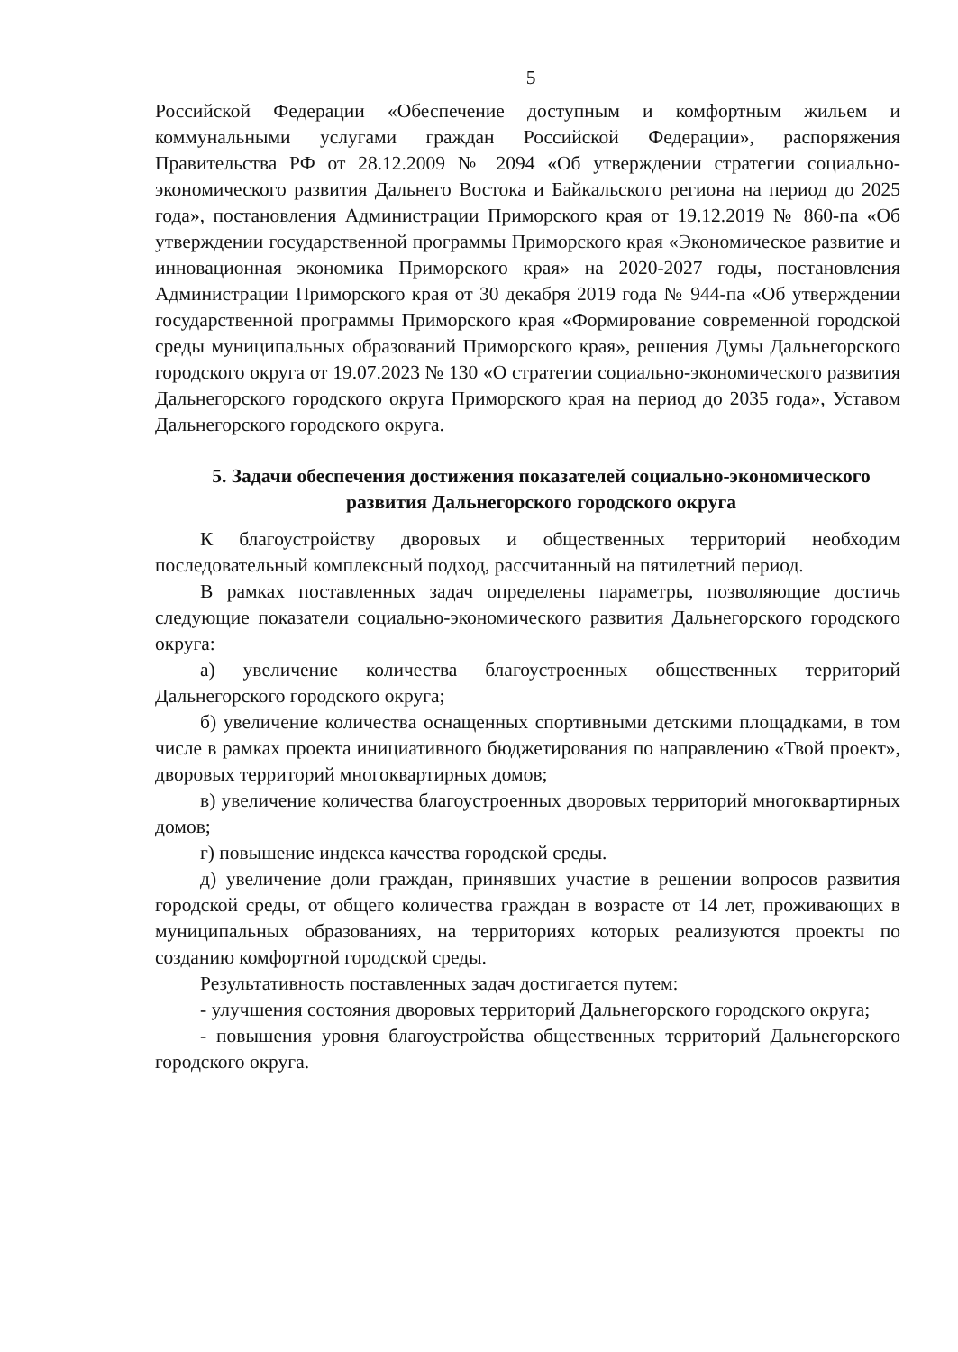5
Российской Федерации «Обеспечение доступным и комфортным жильем и коммунальными услугами граждан Российской Федерации», распоряжения Правительства РФ от 28.12.2009 № 2094 «Об утверждении стратегии социально-экономического развития Дальнего Востока и Байкальского региона на период до 2025 года», постановления Администрации Приморского края от 19.12.2019 № 860-па «Об утверждении государственной программы Приморского края «Экономическое развитие и инновационная экономика Приморского края» на 2020-2027 годы, постановления Администрации Приморского края от 30 декабря 2019 года № 944-па «Об утверждении государственной программы Приморского края «Формирование современной городской среды муниципальных образований Приморского края», решения Думы Дальнегорского городского округа от 19.07.2023 № 130 «О стратегии социально-экономического развития Дальнегорского городского округа Приморского края на период до 2035 года», Уставом Дальнегорского городского округа.
5. Задачи обеспечения достижения показателей социально-экономического развития Дальнегорского городского округа
К благоустройству дворовых и общественных территорий необходим последовательный комплексный подход, рассчитанный на пятилетний период.
В рамках поставленных задач определены параметры, позволяющие достичь следующие показатели социально-экономического развития Дальнегорского городского округа:
а) увеличение количества благоустроенных общественных территорий Дальнегорского городского округа;
б) увеличение количества оснащенных спортивными детскими площадками, в том числе в рамках проекта инициативного бюджетирования по направлению «Твой проект», дворовых территорий многоквартирных домов;
в) увеличение количества благоустроенных дворовых территорий многоквартирных домов;
г) повышение индекса качества городской среды.
д) увеличение доли граждан, принявших участие в решении вопросов развития городской среды, от общего количества граждан в возрасте от 14 лет, проживающих в муниципальных образованиях, на территориях которых реализуются проекты по созданию комфортной городской среды.
Результативность поставленных задач достигается путем:
- улучшения состояния дворовых территорий Дальнегорского городского округа;
- повышения уровня благоустройства общественных территорий Дальнегорского городского округа.